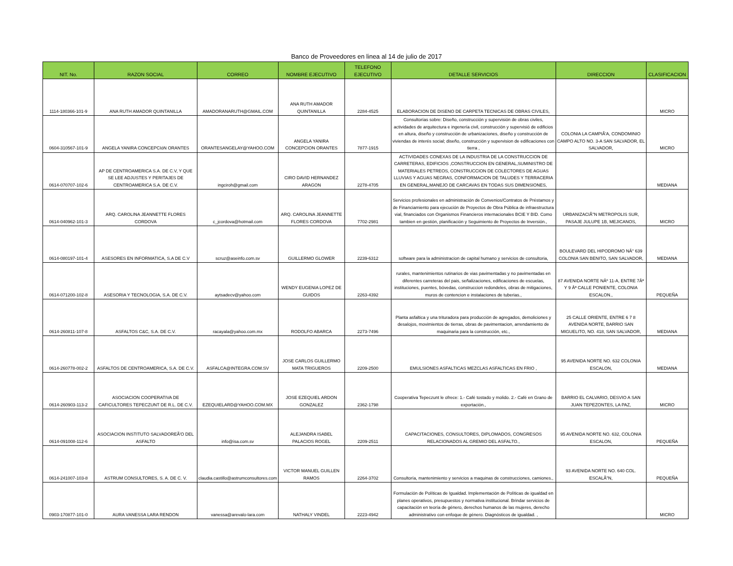Banco de Proveedores en linea al 14 de julio de 2017
| NIT. No. | RAZON SOCIAL | CORREO | NOMBRE EJECUTIVO | TELEFONO EJECUTIVO | DETALLE SERVICIOS | DIRECCION | CLASIFICACION |
| --- | --- | --- | --- | --- | --- | --- | --- |
| 1114-180366-101-9 | ANA RUTH AMADOR QUINTANILLA | AMADORANARUTH@GMAIL.COM | ANA RUTH AMADOR QUINTANILLA | 2284-4525 | ELABORACION DE DISENO DE CARPETA TECNICAS DE OBRAS CIVILES, | | MICRO |
| 0604-310567-101-9 | ANGELA YANIRA CONCEPCIóN ORANTES | ORANTESANGELAY@YAHOO.COM | ANGELA YANIRA CONCEPCION ORANTES | 7877-1915 | Consultorías sobre: Diseño, construcción y supervisión de obras civiles, actividades de arquitectura e ingenería civil, construcción y supervisió de edificios en altura, diseño y construcción de urbanizaciones, diseño y construcción de viviendas de interés social; diseño, construcción y supervision de edificaciones con tierra , | COLONIA LA CAMPIÃ'A, CONDOMINIO CAMPO ALTO NO. 3-A SAN SALVADOR, EL SALVADOR, | MICRO |
| 0614-070707-102-6 | AP DE CENTROAMERICA S.A. DE C.V, Y QUE SE LEE ADJUSTES Y PERITAJES DE CENTROAMERICA S.A. DE C.V. | ingciroh@gmail.com | CIRO DAVID HERNANDEZ ARAGON | 2278-4705 | ACTIVIDADES CONEXAS DE LA INDUSTRIA DE LA CONSTRUCCION DE CARRETERAS, EDIFICIOS ,CONSTRUCCION EN GENERAL,SUMINISTRO DE MATERIALES PETREOS, CONSTRUCCION DE COLECTORES DE AGUAS LLUVIAS Y AGUAS NEGRAS, CONFORMACION DE TALUDES Y TERRACERIA EN GENERAL,MANEJO DE CARCAVAS EN TODAS SUS DIMENSIONES, | | MEDIANA |
| 0614-040962-101-3 | ARQ. CAROLINA JEANNETTE FLORES CORDOVA | c_jcordova@hotmail.com | ARQ. CAROLINA JEANNETTE FLORES CORDOVA | 7702-2981 | Servicios profesionales en administración de Convenios/Contratos de Préstamos y de Financiamiento para ejecución de Proyectos de Obra Pública de infraestructura vial, financiados con Organismos Financieros internacionales BCIE Y BID. Como tambien en gestión, planificación y Seguimiento de Proyectos de Inversión., | URBANIZACIÃ"N METROPOLIS SUR, PASAJE JULUPE 1B, MEJICANOS, | MICRO |
| 0614-080197-101-4 | ASESORES EN INFORMATICA, S.A DE C.V | scruz@aseinfo.com.sv | GUILLERMO GLOWER | 2239-6312 | software para la administracion de capital humano y servicios de consultoria, | BOULEVARD DEL HIPODROMO NÂ° 639 COLONIA SAN BENITO, SAN SALVADOR, | MEDIANA |
| 0614-071200-102-8 | ASESORIA Y TECNOLOGIA, S.A. DE C.V. | aytsadecv@yahoo.com | WENDY EUGENIA LOPEZ DE GUIDOS | 2263-4392 | rurales, mantenimientos rutinarios de vias pavimentadas y no pavimentadas en diferentes carreteras del pais, señalizaciones, edificaciones de escuelas, instituciones, puentes, bóvedas, construccion redondeles, obras de mitigaciones, muros de contencion e instalaciones de tuberias., | 87 AVENIDA NORTE NÂº 11-A, ENTRE 7Âª Y 9 Âª CALLE PONIENTE, COLONIA ESCALON., | PEQUEÑA |
| 0614-260811-107-8 | ASFALTOS C&C, S.A. DE C.V. | racayala@yahoo.com.mx | RODOLFO ABARCA | 2273-7496 | Planta asfaltica y una trituradora para producción de agregados, demoliciones y desalojos, movimientos de tierras, obras de pavimentacion, arrendamiento de maquinaria para la construcción, etc., | 25 CALLE ORIENTE, ENTRE 6 7 8 AVENIDA NORTE, BARRIO SAN MIGUELITO, NO. 418, SAN SALVADOR, | MEDIANA |
| 0614-260778-002-2 | ASFALTOS DE CENTROAMERICA, S.A. DE C.V. | ASFALCA@INTEGRA.COM.SV | JOSE CARLOS GUILLERMO MATA TRIGUEROS | 2209-2500 | EMULSIONES ASFALTICAS MEZCLAS ASFALTICAS EN FRIO , | 95 AVENIDA NORTE NO. 632 COLONIA ESCALON, | MEDIANA |
| 0614-260903-113-2 | ASOCIACION COOPERATIVA DE CAFICULTORES TEPECZUNT DE R.L. DE C.V. | EZEQUIELARD@YAHOO.COM.MX | JOSE EZEQUIEL ARDON GONZALEZ | 2362-1798 | Cooperativa Tepeczunt le ofrece: 1.- Café tostado y molido. 2.- Café en Grano de exportación., | BARRIO EL CALVARIO, DESVIO A SAN JUAN TEPEZONTES, LA PAZ, | MICRO |
| 0614-091008-112-6 | ASOCIACION INSTITUTO SALVADOREÃ'O DEL ASFALTO | info@isa.com.sv | ALEJANDRA ISABEL PALACIOS ROGEL | 2209-2511 | CAPACITACIONES, CONSULTORES, DIPLOMADOS, CONGRESOS RELACIONADOS AL GREMIO DEL ASFALTO., | 95 AVENIDA NORTE NO. 632, COLONIA ESCALON, | PEQUEÑA |
| 0614-241007-103-8 | ASTRUM CONSULTORES, S. A. DE C. V. | claudia.castillo@astrumconsultores.com | VICTOR MANUEL GUILLEN RAMOS | 2264-3702 | Consultoría, mantenimiento y servicios a maquinas de construcciones, camiones., | 93 AVENIDA NORTE NO. 640 COL. ESCALÃ"N, | PEQUEÑA |
| 0903-170877-101-0 | AURA VANESSA LARA RENDON | vanessa@arevalo-lara.com | NATHALY VINDEL | 2223-4942 | Formulación de Políticas de Igualdad. Implementación de Políticas de igualdad en planes operativos, presupuestos y normativa institucional. Brindar servicios de capacitación en teoría de género, derechos humanos de las mujeres, derecho administrativo con enfoque de género. Diagnósticos de igualdad. , | | MICRO |